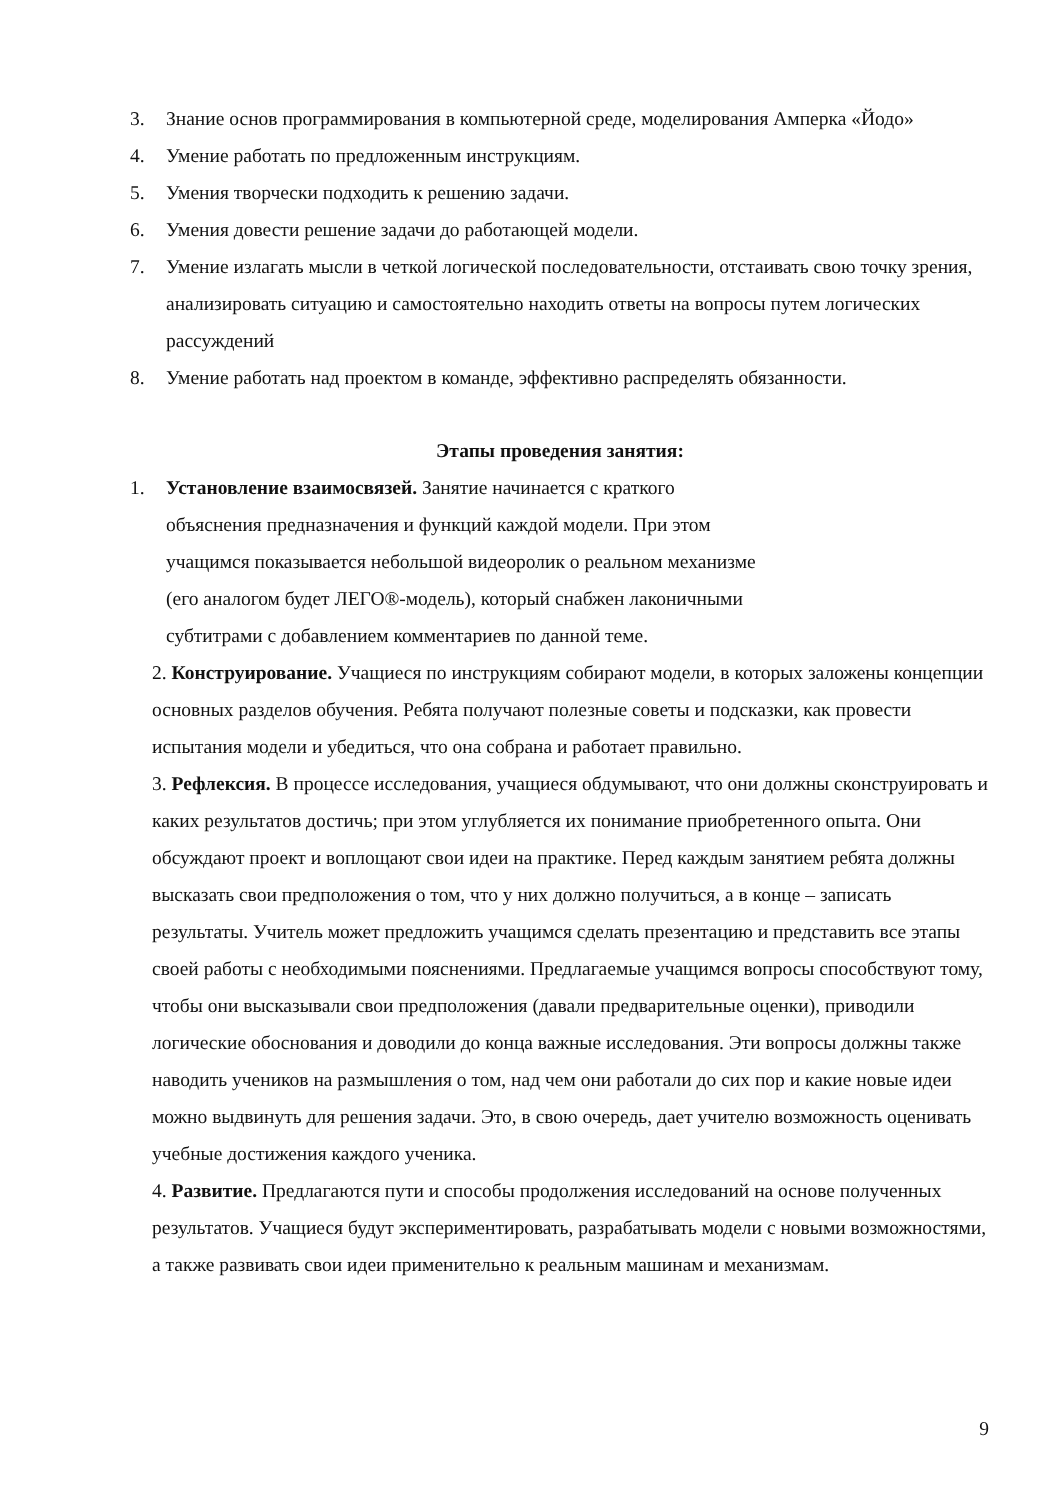3. Знание основ программирования в компьютерной среде, моделирования Амперка «Йодо»
4. Умение работать по предложенным инструкциям.
5. Умения творчески подходить к решению задачи.
6. Умения довести решение задачи до работающей модели.
7. Умение излагать мысли в четкой логической последовательности, отстаивать свою точку зрения, анализировать ситуацию и самостоятельно находить ответы на вопросы путем логических рассуждений
8. Умение работать над проектом в команде, эффективно распределять обязанности.
Этапы проведения занятия:
1. Установление взаимосвязей. Занятие начинается с краткого объяснения предназначения и функций каждой модели. При этом учащимся показывается небольшой видеоролик о реальном механизме (его аналогом будет ЛЕГО®-модель), который снабжен лаконичными субтитрами с добавлением комментариев по данной теме.
2. Конструирование. Учащиеся по инструкциям собирают модели, в которых заложены концепции основных разделов обучения. Ребята получают полезные советы и подсказки, как провести испытания модели и убедиться, что она собрана и работает правильно.
3. Рефлексия. В процессе исследования, учащиеся обдумывают, что они должны сконструировать и каких результатов достичь; при этом углубляется их понимание приобретенного опыта. Они обсуждают проект и воплощают свои идеи на практике. Перед каждым занятием ребята должны высказать свои предположения о том, что у них должно получиться, а в конце – записать результаты. Учитель может предложить учащимся сделать презентацию и представить все этапы своей работы с необходимыми пояснениями. Предлагаемые учащимся вопросы способствуют тому, чтобы они высказывали свои предположения (давали предварительные оценки), приводили логические обоснования и доводили до конца важные исследования. Эти вопросы должны также наводить учеников на размышления о том, над чем они работали до сих пор и какие новые идеи можно выдвинуть для решения задачи. Это, в свою очередь, дает учителю возможность оценивать учебные достижения каждого ученика.
4. Развитие. Предлагаются пути и способы продолжения исследований на основе полученных результатов. Учащиеся будут экспериментировать, разрабатывать модели с новыми возможностями, а также развивать свои идеи применительно к реальным машинам и механизмам.
9